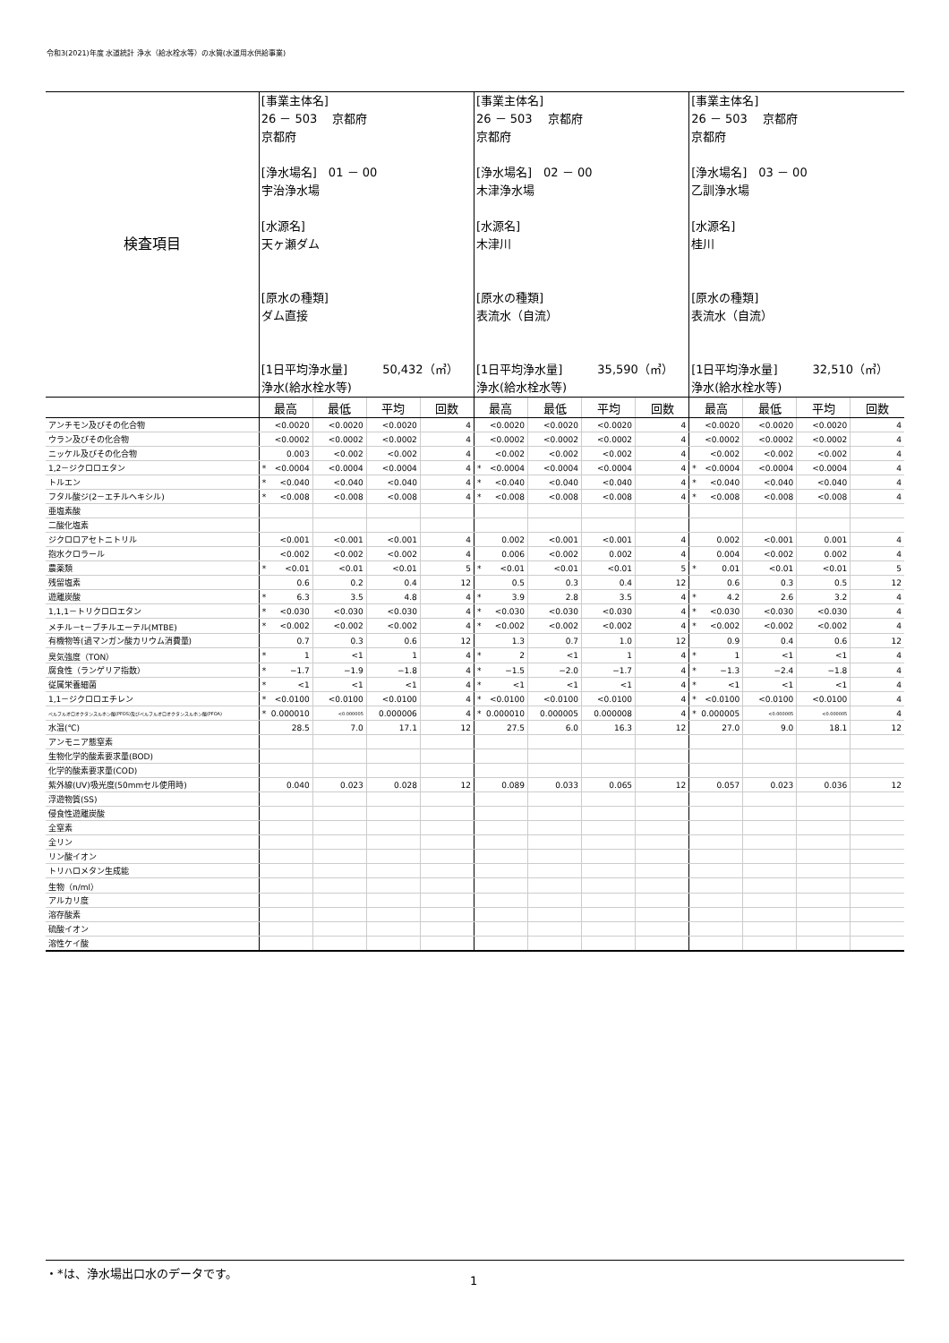令和3(2021)年度 水道統計 浄水（給水栓水等）の水質(水道用水供給事業)
| 検査項目 | [事業主体名] 26 － 503 京都府 京都府 [浄水場名] 01 － 00 宇治浄水場 [水源名] 天ヶ瀬ダム [原水の種類] ダム直接 [1日平均浄水量] 50,432（㎥） 浄水(給水栓水等) | | | | [事業主体名] 26 － 503 京都府 京都府 [浄水場名] 02 － 00 木津浄水場 [水源名] 木津川 [原水の種類] 表流水（自流） [1日平均浄水量] 35,590（㎥） 浄水(給水栓水等) | | | | [事業主体名] 26 － 503 京都府 京都府 [浄水場名] 03 － 00 乙訓浄水場 [水源名] 桂川 [原水の種類] 表流水（自流） [1日平均浄水量] 32,510（㎥） 浄水(給水栓水等) | | | |
| | 最高 | 最低 | 平均 | 回数 | 最高 | 最低 | 平均 | 回数 | 最高 | 最低 | 平均 | 回数 |
| アンチモン及びその化合物 | <0.0020 | <0.0020 | <0.0020 | 4 | <0.0020 | <0.0020 | <0.0020 | 4 | <0.0020 | <0.0020 | <0.0020 | 4 |
| ウラン及びその化合物 | <0.0002 | <0.0002 | <0.0002 | 4 | <0.0002 | <0.0002 | <0.0002 | 4 | <0.0002 | <0.0002 | <0.0002 | 4 |
| ニッケル及びその化合物 | 0.003 | <0.002 | <0.002 | 4 | <0.002 | <0.002 | <0.002 | 4 | <0.002 | <0.002 | <0.002 | 4 |
| 1,2－ジクロロエタン | * <0.0004 | <0.0004 | <0.0004 | 4 | * <0.0004 | <0.0004 | <0.0004 | 4 | * <0.0004 | <0.0004 | <0.0004 | 4 |
| トルエン | * <0.040 | <0.040 | <0.040 | 4 | * <0.040 | <0.040 | <0.040 | 4 | * <0.040 | <0.040 | <0.040 | 4 |
| フタル酸ジ(2－エチルヘキシル) | * <0.008 | <0.008 | <0.008 | 4 | * <0.008 | <0.008 | <0.008 | 4 | * <0.008 | <0.008 | <0.008 | 4 |
| 亜塩素酸 | | | | | | | | | | | | |
| 二酸化塩素 | | | | | | | | | | | | |
| ジクロロアセトニトリル | <0.001 | <0.001 | <0.001 | 4 | 0.002 | <0.001 | <0.001 | 4 | 0.002 | <0.001 | 0.001 | 4 |
| 抱水クロラール | <0.002 | <0.002 | <0.002 | 4 | 0.006 | <0.002 | 0.002 | 4 | 0.004 | <0.002 | 0.002 | 4 |
| 農薬類 | * <0.01 | <0.01 | <0.01 | 5 | * <0.01 | <0.01 | <0.01 | 5 | * 0.01 | <0.01 | <0.01 | 5 |
| 残留塩素 | 0.6 | 0.2 | 0.4 | 12 | 0.5 | 0.3 | 0.4 | 12 | 0.6 | 0.3 | 0.5 | 12 |
| 遊離炭酸 | * 6.3 | 3.5 | 4.8 | 4 | * 3.9 | 2.8 | 3.5 | 4 | * 4.2 | 2.6 | 3.2 | 4 |
| 1,1,1－トリクロロエタン | * <0.030 | <0.030 | <0.030 | 4 | * <0.030 | <0.030 | <0.030 | 4 | * <0.030 | <0.030 | <0.030 | 4 |
| メチル－t－ブチルエーテル(MTBE) | * <0.002 | <0.002 | <0.002 | 4 | * <0.002 | <0.002 | <0.002 | 4 | * <0.002 | <0.002 | <0.002 | 4 |
| 有機物等(過マンガン酸カリウム消費量) | 0.7 | 0.3 | 0.6 | 12 | 1.3 | 0.7 | 1.0 | 12 | 0.9 | 0.4 | 0.6 | 12 |
| 臭気強度（TON） | * 1 | <1 | 1 | 4 | * 2 | <1 | 1 | 4 | * 1 | <1 | <1 | 4 |
| 腐食性（ランゲリア指数） | * −1.7 | −1.9 | −1.8 | 4 | * −1.5 | −2.0 | −1.7 | 4 | * −1.3 | −2.4 | −1.8 | 4 |
| 従属栄養細菌 | * <1 | <1 | <1 | 4 | * <1 | <1 | <1 | 4 | * <1 | <1 | <1 | 4 |
| 1,1－ジクロロエチレン | * <0.0100 | <0.0100 | <0.0100 | 4 | * <0.0100 | <0.0100 | <0.0100 | 4 | * <0.0100 | <0.0100 | <0.0100 | 4 |
| ペルフルオロオクタンスルホン酸(PFOS)及びペルフルオロオクタンスルホン酸(PFOA) | * 0.000010 | <0.000005 | 0.000006 | 4 | * 0.000010 | 0.000005 | 0.000008 | 4 | * 0.000005 | <0.000005 | <0.000005 | 4 |
| 水温(℃) | 28.5 | 7.0 | 17.1 | 12 | 27.5 | 6.0 | 16.3 | 12 | 27.0 | 9.0 | 18.1 | 12 |
| アンモニア態窒素 | | | | | | | | | | | | |
| 生物化学的酸素要求量(BOD) | | | | | | | | | | | | |
| 化学的酸素要求量(COD) | | | | | | | | | | | | |
| 紫外線(UV)吸光度(50mmセル使用時) | 0.040 | 0.023 | 0.028 | 12 | 0.089 | 0.033 | 0.065 | 12 | 0.057 | 0.023 | 0.036 | 12 |
| 浮遊物質(SS) | | | | | | | | | | | | |
| 侵食性遊離炭酸 | | | | | | | | | | | | |
| 全窒素 | | | | | | | | | | | | |
| 全リン | | | | | | | | | | | | |
| リン酸イオン | | | | | | | | | | | | |
| トリハロメタン生成能 | | | | | | | | | | | | |
| 生物（n/ml） | | | | | | | | | | | | |
| アルカリ度 | | | | | | | | | | | | |
| 溶存酸素 | | | | | | | | | | | | |
| 硫酸イオン | | | | | | | | | | | | |
| 溶性ケイ酸 | | | | | | | | | | | | |
・*は、浄水場出口水のデータです。
1